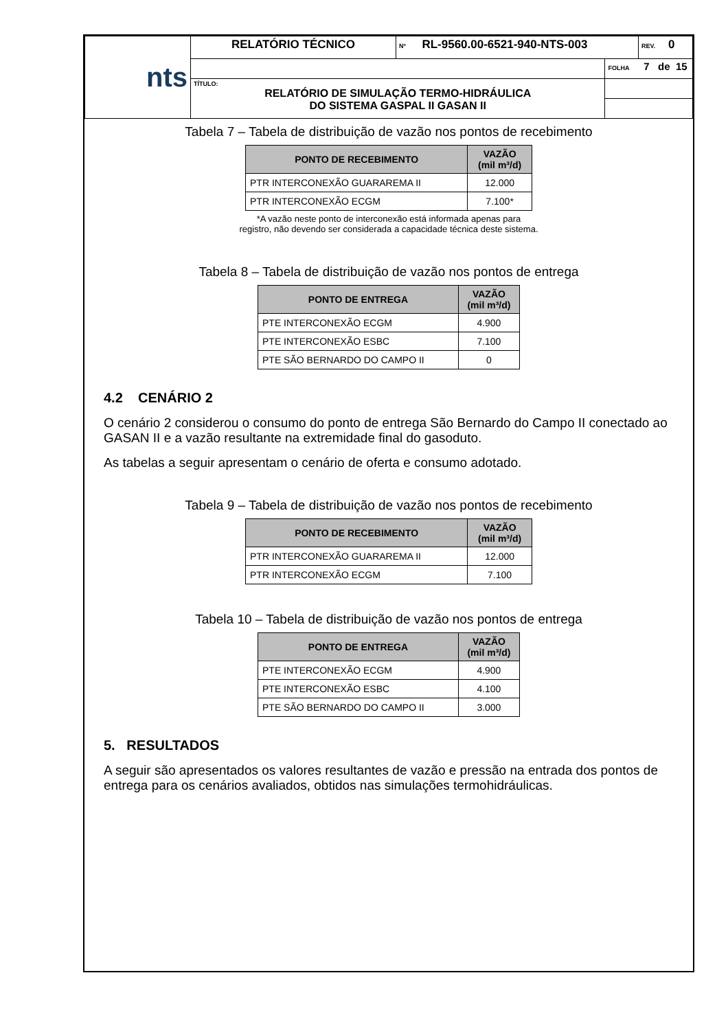| nts | RELATÓRIO TÉCNICO | Nº RL-9560.00-6521-940-NTS-003 | | REV. 0 |
| | | | FOLHA 7 de 15 | |
| | TÍTULO: RELATÓRIO DE SIMULAÇÃO TERMO-HIDRÁULICA DO SISTEMA GASPAL II GASAN II | | | |
Tabela 7 – Tabela de distribuição de vazão nos pontos de recebimento
| PONTO DE RECEBIMENTO | VAZÃO (mil m³/d) |
| --- | --- |
| PTR INTERCONEXÃO GUARAREMA II | 12.000 |
| PTR INTERCONEXÃO ECGM | 7.100* |
*A vazão neste ponto de interconexão está informada apenas para
registro, não devendo ser considerada a capacidade técnica deste sistema.
Tabela 8 – Tabela de distribuição de vazão nos pontos de entrega
| PONTO DE ENTREGA | VAZÃO (mil m³/d) |
| --- | --- |
| PTE INTERCONEXÃO ECGM | 4.900 |
| PTE INTERCONEXÃO ESBC | 7.100 |
| PTE SÃO BERNARDO DO CAMPO II | 0 |
4.2 CENÁRIO 2
O cenário 2 considerou o consumo do ponto de entrega São Bernardo do Campo II conectado ao GASAN II e a vazão resultante na extremidade final do gasoduto.
As tabelas a seguir apresentam o cenário de oferta e consumo adotado.
Tabela 9 – Tabela de distribuição de vazão nos pontos de recebimento
| PONTO DE RECEBIMENTO | VAZÃO (mil m³/d) |
| --- | --- |
| PTR INTERCONEXÃO GUARAREMA II | 12.000 |
| PTR INTERCONEXÃO ECGM | 7.100 |
Tabela 10 – Tabela de distribuição de vazão nos pontos de entrega
| PONTO DE ENTREGA | VAZÃO (mil m³/d) |
| --- | --- |
| PTE INTERCONEXÃO ECGM | 4.900 |
| PTE INTERCONEXÃO ESBC | 4.100 |
| PTE SÃO BERNARDO DO CAMPO II | 3.000 |
5. RESULTADOS
A seguir são apresentados os valores resultantes de vazão e pressão na entrada dos pontos de entrega para os cenários avaliados, obtidos nas simulações termohidráulicas.